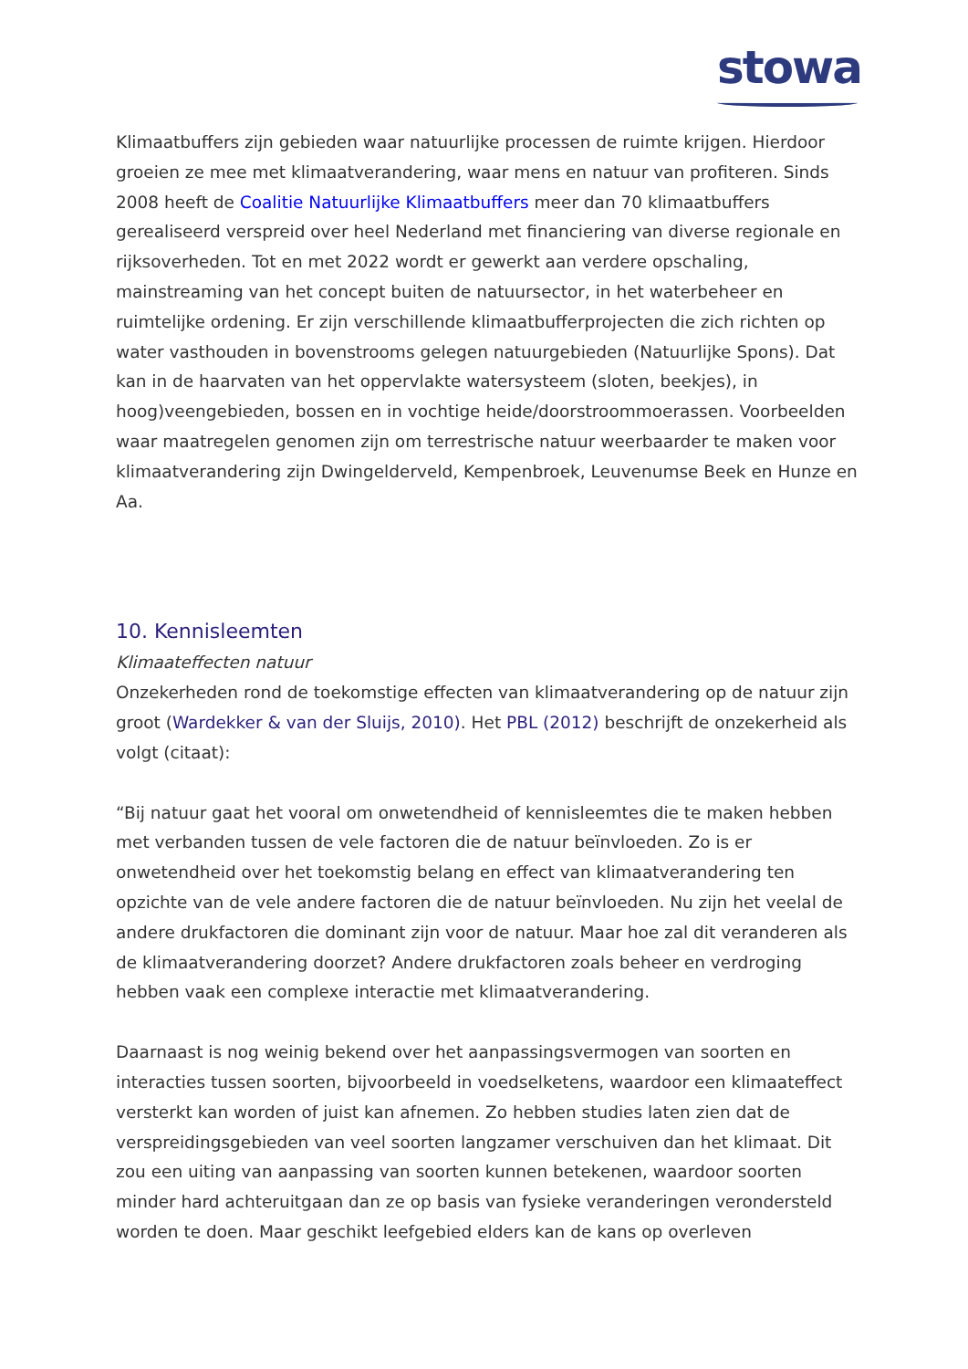stowa
Klimaatbuffers zijn gebieden waar natuurlijke processen de ruimte krijgen. Hierdoor groeien ze mee met klimaatverandering, waar mens en natuur van profiteren. Sinds 2008 heeft de Coalitie Natuurlijke Klimaatbuffers meer dan 70 klimaatbuffers gerealiseerd verspreid over heel Nederland met financiering van diverse regionale en rijksoverheden. Tot en met 2022 wordt er gewerkt aan verdere opschaling, mainstreaming van het concept buiten de natuursector, in het waterbeheer en ruimtelijke ordening. Er zijn verschillende klimaatbufferprojecten die zich richten op water vasthouden in bovenstrooms gelegen natuurgebieden (Natuurlijke Spons). Dat kan in de haarvaten van het oppervlakte watersysteem (sloten, beekjes), in hoog)veengebieden, bossen en in vochtige heide/doorstroommoerassen. Voorbeelden waar maatregelen genomen zijn om terrestrische natuur weerbaarder te maken voor klimaatverandering zijn Dwingelderveld, Kempenbroek, Leuvenumse Beek en Hunze en Aa.
10. Kennisleemten
Klimaateffecten natuur
Onzekerheden rond de toekomstige effecten van klimaatverandering op de natuur zijn groot (Wardekker & van der Sluijs, 2010). Het PBL (2012) beschrijft de onzekerheid als volgt (citaat):
“Bij natuur gaat het vooral om onwetendheid of kennisleemtes die te maken hebben met verbanden tussen de vele factoren die de natuur beïnvloeden. Zo is er onwetendheid over het toekomstig belang en effect van klimaatverandering ten opzichte van de vele andere factoren die de natuur beïnvloeden. Nu zijn het veelal de andere drukfactoren die dominant zijn voor de natuur. Maar hoe zal dit veranderen als de klimaatverandering doorzet? Andere drukfactoren zoals beheer en verdroging hebben vaak een complexe interactie met klimaatverandering.
Daarnaast is nog weinig bekend over het aanpassingsvermogen van soorten en interacties tussen soorten, bijvoorbeeld in voedselketens, waardoor een klimaateffect versterkt kan worden of juist kan afnemen. Zo hebben studies laten zien dat de verspreidingsgebieden van veel soorten langzamer verschuiven dan het klimaat. Dit zou een uiting van aanpassing van soorten kunnen betekenen, waardoor soorten minder hard achteruitgaan dan ze op basis van fysieke veranderingen verondersteld worden te doen. Maar geschikt leefgebied elders kan de kans op overleven